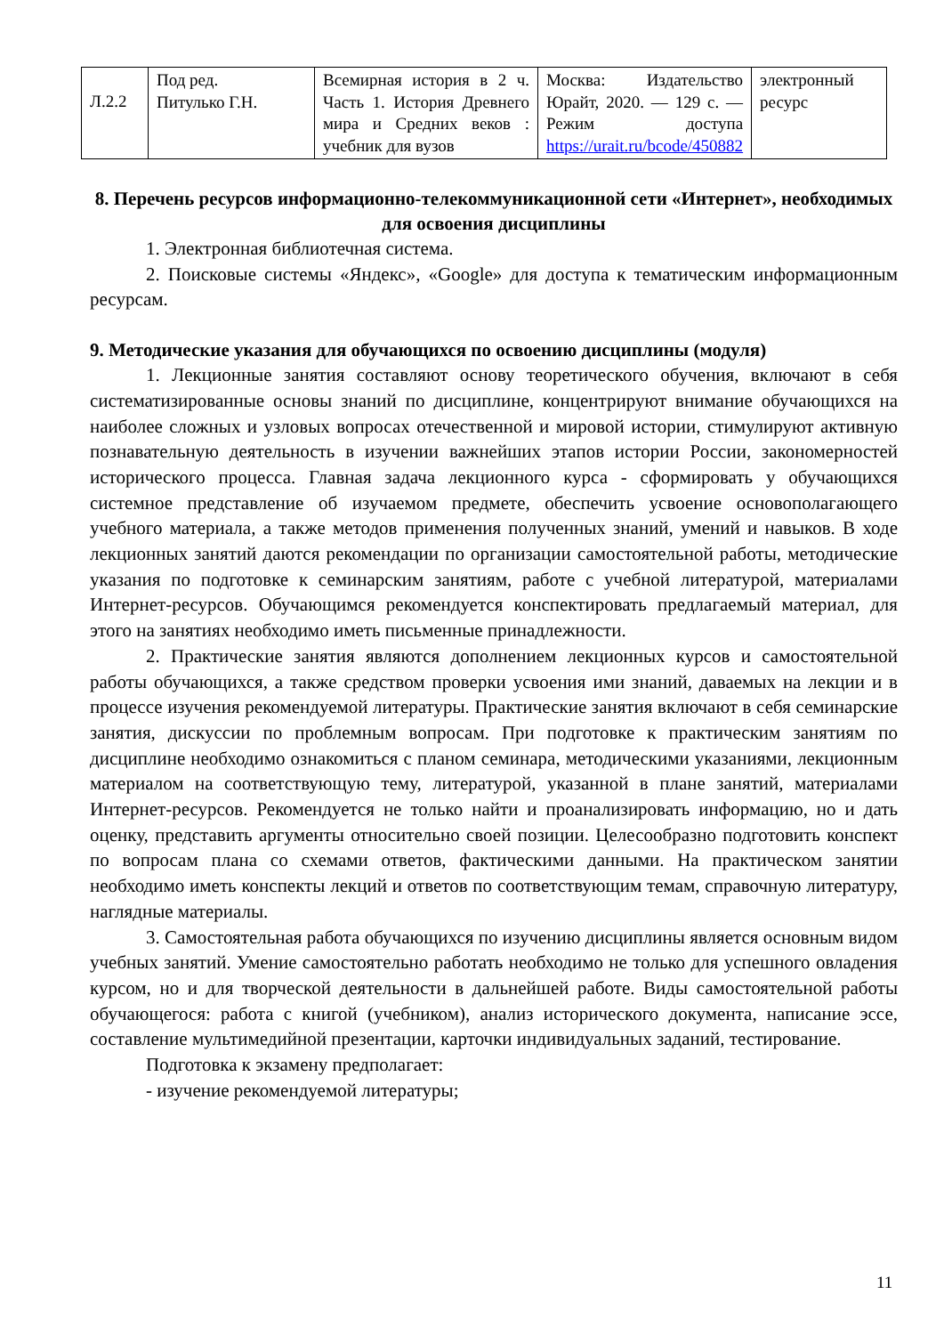| Л.2.2 | Под ред. Питулько Г.Н. | Всемирная история в 2 ч. Часть 1. История Древнего мира и Средних веков : учебник для вузов | Москва: Издательство Юрайт, 2020. — 129 с. — Режим доступа https://urait.ru/bcode/450882 | электронный ресурс |
8. Перечень ресурсов информационно-телекоммуникационной сети «Интернет», необходимых для освоения дисциплины
1. Электронная библиотечная система.
2. Поисковые системы «Яндекс», «Google» для доступа к тематическим информационным ресурсам.
9. Методические указания для обучающихся по освоению дисциплины (модуля)
1. Лекционные занятия составляют основу теоретического обучения, включают в себя систематизированные основы знаний по дисциплине, концентрируют внимание обучающихся на наиболее сложных и узловых вопросах отечественной и мировой истории, стимулируют активную познавательную деятельность в изучении важнейших этапов истории России, закономерностей исторического процесса. Главная задача лекционного курса - сформировать у обучающихся системное представление об изучаемом предмете, обеспечить усвоение основополагающего учебного материала, а также методов применения полученных знаний, умений и навыков. В ходе лекционных занятий даются рекомендации по организации самостоятельной работы, методические указания по подготовке к семинарским занятиям, работе с учебной литературой, материалами Интернет-ресурсов. Обучающимся рекомендуется конспектировать предлагаемый материал, для этого на занятиях необходимо иметь письменные принадлежности.
2. Практические занятия являются дополнением лекционных курсов и самостоятельной работы обучающихся, а также средством проверки усвоения ими знаний, даваемых на лекции и в процессе изучения рекомендуемой литературы. Практические занятия включают в себя семинарские занятия, дискуссии по проблемным вопросам. При подготовке к практическим занятиям по дисциплине необходимо ознакомиться с планом семинара, методическими указаниями, лекционным материалом на соответствующую тему, литературой, указанной в плане занятий, материалами Интернет-ресурсов. Рекомендуется не только найти и проанализировать информацию, но и дать оценку, представить аргументы относительно своей позиции. Целесообразно подготовить конспект по вопросам плана со схемами ответов, фактическими данными. На практическом занятии необходимо иметь конспекты лекций и ответов по соответствующим темам, справочную литературу, наглядные материалы.
3. Самостоятельная работа обучающихся по изучению дисциплины является основным видом учебных занятий. Умение самостоятельно работать необходимо не только для успешного овладения курсом, но и для творческой деятельности в дальнейшей работе. Виды самостоятельной работы обучающегося: работа с книгой (учебником), анализ исторического документа, написание эссе, составление мультимедийной презентации, карточки индивидуальных заданий, тестирование.
Подготовка к экзамену предполагает:
- изучение рекомендуемой литературы;
11